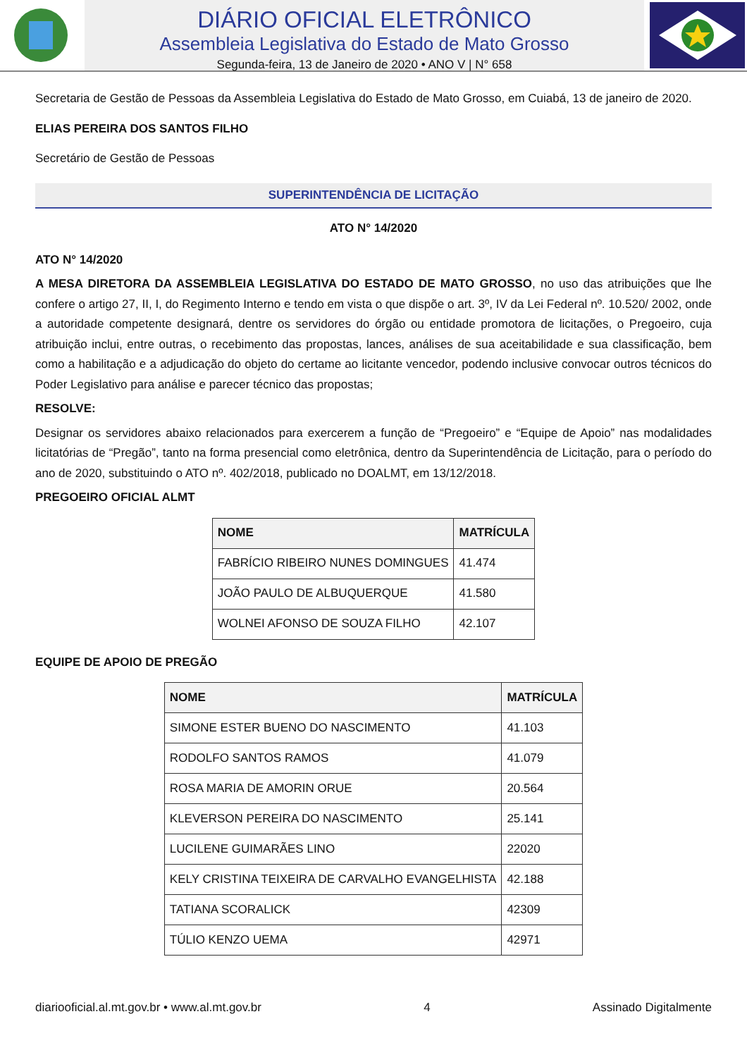DIÁRIO OFICIAL ELETRÔNICO
Assembleia Legislativa do Estado de Mato Grosso
Segunda-feira, 13 de Janeiro de 2020 • ANO V | N° 658
Secretaria de Gestão de Pessoas da Assembleia Legislativa do Estado de Mato Grosso, em Cuiabá, 13 de janeiro de 2020.
ELIAS PEREIRA DOS SANTOS FILHO
Secretário de Gestão de Pessoas
SUPERINTENDÊNCIA DE LICITAÇÃO
ATO N° 14/2020
ATO N° 14/2020
A MESA DIRETORA DA ASSEMBLEIA LEGISLATIVA DO ESTADO DE MATO GROSSO, no uso das atribuições que lhe confere o artigo 27, II, I, do Regimento Interno e tendo em vista o que dispõe o art. 3º, IV da Lei Federal nº. 10.520/ 2002, onde a autoridade competente designará, dentre os servidores do órgão ou entidade promotora de licitações, o Pregoeiro, cuja atribuição inclui, entre outras, o recebimento das propostas, lances, análises de sua aceitabilidade e sua classificação, bem como a habilitação e a adjudicação do objeto do certame ao licitante vencedor, podendo inclusive convocar outros técnicos do Poder Legislativo para análise e parecer técnico das propostas;
RESOLVE:
Designar os servidores abaixo relacionados para exercerem a função de “Pregoeiro” e “Equipe de Apoio” nas modalidades licitatórias de “Pregão”, tanto na forma presencial como eletrônica, dentro da Superintendência de Licitação, para o período do ano de 2020, substituindo o ATO nº. 402/2018, publicado no DOALMT, em 13/12/2018.
PREGOEIRO OFICIAL ALMT
| NOME | MATRÍCULA |
| --- | --- |
| FABRÍCIO RIBEIRO NUNES DOMINGUES | 41.474 |
| JOÃO PAULO DE ALBUQUERQUE | 41.580 |
| WOLNEI AFONSO DE SOUZA FILHO | 42.107 |
EQUIPE DE APOIO DE PREGÃO
| NOME | MATRÍCULA |
| --- | --- |
| SIMONE ESTER BUENO DO NASCIMENTO | 41.103 |
| RODOLFO SANTOS RAMOS | 41.079 |
| ROSA MARIA DE AMORIN ORUE | 20.564 |
| KLEVERSON PEREIRA DO NASCIMENTO | 25.141 |
| LUCILENE GUIMARÃES LINO | 22020 |
| KELY CRISTINA TEIXEIRA DE CARVALHO EVANGELHISTA | 42.188 |
| TATIANA SCORALICK | 42309 |
| TÚLIO KENZO UEMA | 42971 |
diariooficial.al.mt.gov.br • www.al.mt.gov.br 4 Assinado Digitalmente